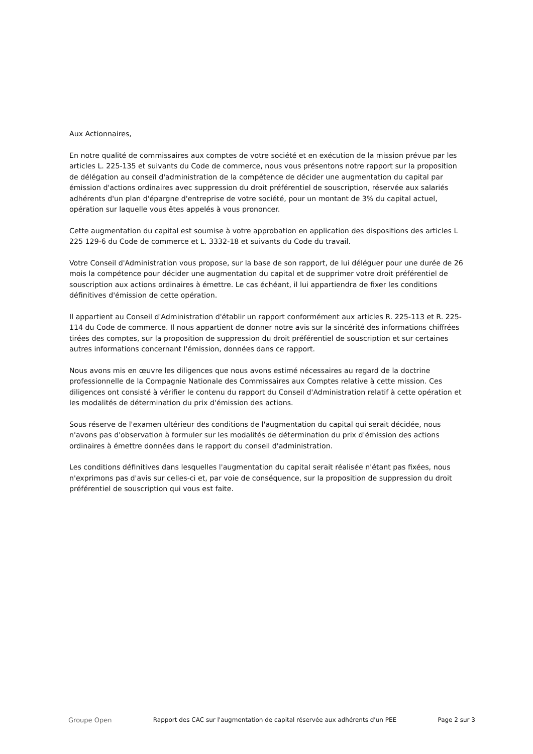Aux Actionnaires,
En notre qualité de commissaires aux comptes de votre société et en exécution de la mission prévue par les articles L. 225-135 et suivants du Code de commerce, nous vous présentons notre rapport sur la proposition de délégation au conseil d'administration de la compétence de décider une augmentation du capital par émission d'actions ordinaires avec suppression du droit préférentiel de souscription, réservée aux salariés adhérents d'un plan d'épargne d'entreprise de votre société, pour un montant de 3% du capital actuel, opération sur laquelle vous êtes appelés à vous prononcer.
Cette augmentation du capital est soumise à votre approbation en application des dispositions des articles L 225 129-6 du Code de commerce et L. 3332-18 et suivants du Code du travail.
Votre Conseil d'Administration vous propose, sur la base de son rapport, de lui déléguer pour une durée de 26 mois la compétence pour décider une augmentation du capital et de supprimer votre droit préférentiel de souscription aux actions ordinaires à émettre. Le cas échéant, il lui appartiendra de fixer les conditions définitives d'émission de cette opération.
Il appartient au Conseil d'Administration d'établir un rapport conformément aux articles R. 225-113 et R. 225-114 du Code de commerce. Il nous appartient de donner notre avis sur la sincérité des informations chiffrées tirées des comptes, sur la proposition de suppression du droit préférentiel de souscription et sur certaines autres informations concernant l'émission, données dans ce rapport.
Nous avons mis en œuvre les diligences que nous avons estimé nécessaires au regard de la doctrine professionnelle de la Compagnie Nationale des Commissaires aux Comptes relative à cette mission. Ces diligences ont consisté à vérifier le contenu du rapport du Conseil d'Administration relatif à cette opération et les modalités de détermination du prix d'émission des actions.
Sous réserve de l'examen ultérieur des conditions de l'augmentation du capital qui serait décidée, nous n'avons pas d'observation à formuler sur les modalités de détermination du prix d'émission des actions ordinaires à émettre données dans le rapport du conseil d'administration.
Les conditions définitives dans lesquelles l'augmentation du capital serait réalisée n'étant pas fixées, nous n'exprimons pas d'avis sur celles-ci et, par voie de conséquence, sur la proposition de suppression du droit préférentiel de souscription qui vous est faite.
Groupe Open Rapport des CAC sur l'augmentation de capital réservée aux adhérents d'un PEE Page 2 sur 3